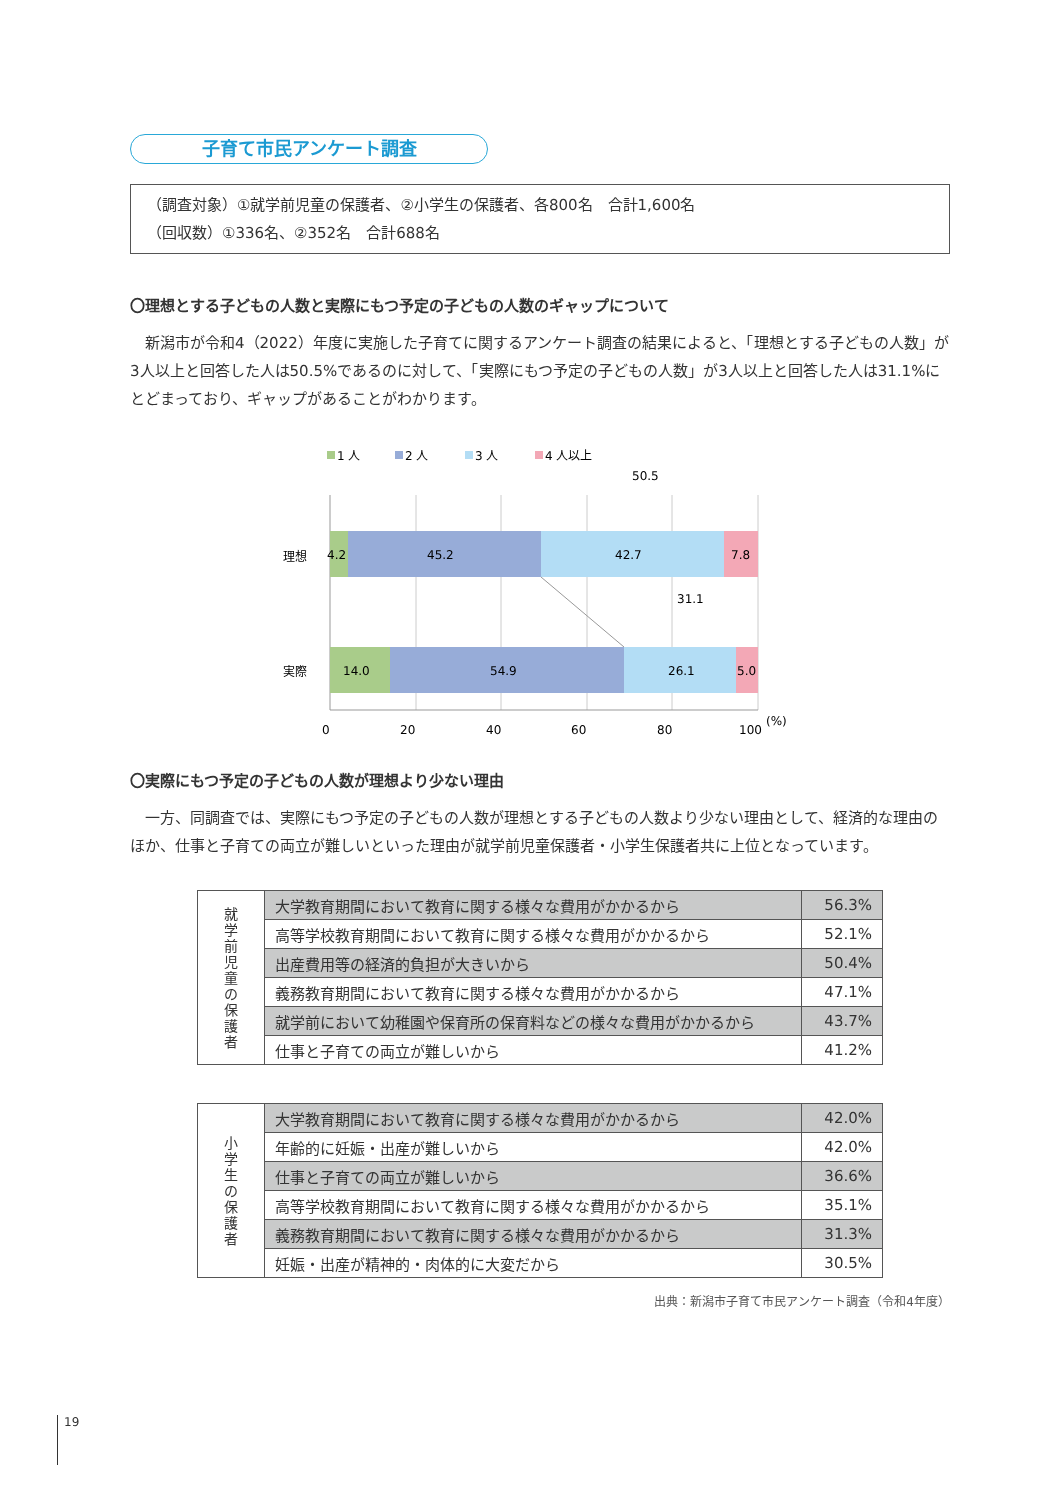子育て市民アンケート調査
（調査対象）①就学前児童の保護者、②小学生の保護者、各800名　合計1,600名
（回収数）①336名、②352名　合計688名
〇理想とする子どもの人数と実際にもつ予定の子どもの人数のギャップについて
新潟市が令和4（2022）年度に実施した子育てに関するアンケート調査の結果によると、「理想とする子どもの人数」が3人以上と回答した人は50.5%であるのに対して、「実際にもつ予定の子どもの人数」が3人以上と回答した人は31.1%にとどまっており、ギャップがあることがわかります。
1 人
2 人
3 人
4 人以上
50.5
理想
4.2
45.2
42.7
7.8
31.1
実際
14.0
54.9
26.1
5.0
0
20
40
60
80
100
(%)
〇実際にもつ予定の子どもの人数が理想より少ない理由
一方、同調査では、実際にもつ予定の子どもの人数が理想とする子どもの人数より少ない理由として、経済的な理由のほか、仕事と子育ての両立が難しいといった理由が就学前児童保護者・小学生保護者共に上位となっています。
| 就 学 前 児 童 の 保 護 者 | 大学教育期間において教育に関する様々な費用がかかるから | 56.3% |
| | 高等学校教育期間において教育に関する様々な費用がかかるから | 52.1% |
| | 出産費用等の経済的負担が大きいから | 50.4% |
| | 義務教育期間において教育に関する様々な費用がかかるから | 47.1% |
| | 就学前において幼稚園や保育所の保育料などの様々な費用がかかるから | 43.7% |
| | 仕事と子育ての両立が難しいから | 41.2% |
| 小 学 生 の 保 護 者 | 大学教育期間において教育に関する様々な費用がかかるから | 42.0% |
| | 年齢的に妊娠・出産が難しいから | 42.0% |
| | 仕事と子育ての両立が難しいから | 36.6% |
| | 高等学校教育期間において教育に関する様々な費用がかかるから | 35.1% |
| | 義務教育期間において教育に関する様々な費用がかかるから | 31.3% |
| | 妊娠・出産が精神的・肉体的に大変だから | 30.5% |
出典：新潟市子育て市民アンケート調査（令和4年度）
19